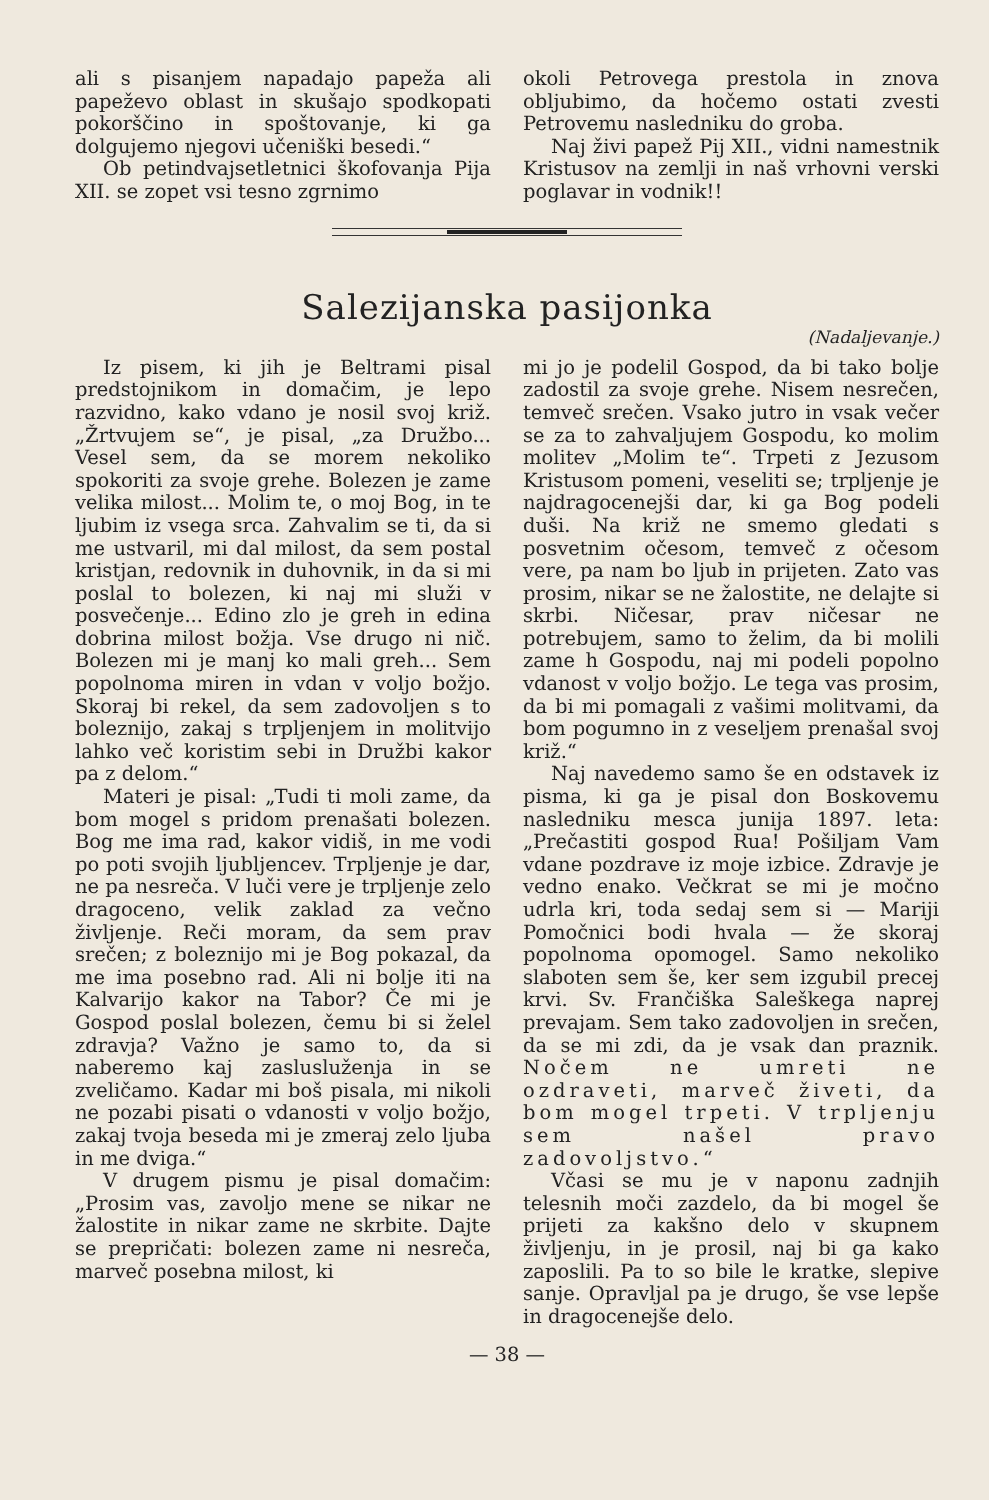ali s pisanjem napadajo papeža ali papeževo oblast in skušajo spodkopati pokorščino in spoštovanje, ki ga dolgujemo njegovi učeniški besedi.“
Ob petindvajsetletnici škofovanja Pija XII. se zopet vsi tesno zgrnimo
okoli Petrovega prestola in znova obljubimo, da hočemo ostati zvesti Petrovemu nasledniku do groba.
Naj živi papež Pij XII., vidni namestnik Kristusov na zemlji in naš vrhovni verski poglavar in vodnik!!
Salezijanska pasijonka
(Nadaljevanje.)
Iz pisem, ki jih je Beltrami pisal predstojnikom in domačim, je lepo razvidno, kako vdano je nosil svoj križ. „Žrtvujem se“, je pisal, „za Družbo... Vesel sem, da se morem nekoliko spokoriti za svoje grehe. Bolezen je zame velika milost... Molim te, o moj Bog, in te ljubim iz vsega srca. Zahvalim se ti, da si me ustvaril, mi dal milost, da sem postal kristjan, redovnik in duhovnik, in da si mi poslal to bolezen, ki naj mi služi v posvečenje... Edino zlo je greh in edina dobrina milost božja. Vse drugo ni nič. Bolezen mi je manj ko mali greh... Sem popolnoma miren in vdan v voljo božjo. Skoraj bi rekel, da sem zadovoljen s to boleznijo, zakaj s trpljenjem in molitvijo lahko več koristim sebi in Družbi kakor pa z delom.“
Materi je pisal: „Tudi ti moli zame, da bom mogel s pridom prenašati bolezen. Bog me ima rad, kakor vidiš, in me vodi po poti svojih ljubljencev. Trpljenje je dar, ne pa nesreča. V luči vere je trpljenje zelo dragoceno, velik zaklad za večno življenje. Reči moram, da sem prav srečen; z boleznijo mi je Bog pokazal, da me ima posebno rad. Ali ni bolje iti na Kalvarijo kakor na Tabor? Če mi je Gospod poslal bolezen, čemu bi si želel zdravja? Važno je samo to, da si naberemo kaj zaslusluženja in se zveličamo. Kadar mi boš pisala, mi nikoli ne pozabi pisati o vdanosti v voljo božjo, zakaj tvoja beseda mi je zmeraj zelo ljuba in me dviga.“
V drugem pismu je pisal domačim: „Prosim vas, zavoljo mene se nikar ne žalostite in nikar zame ne skrbite. Dajte se prepričati: bolezen zame ni nesreča, marveč posebna milost, ki
mi jo je podelil Gospod, da bi tako bolje zadostil za svoje grehe. Nisem nesrečen, temveč srečen. Vsako jutro in vsak večer se za to zahvaljujem Gospodu, ko molim molitev „Molim te“. Trpeti z Jezusom Kristusom pomeni, veseliti se; trpljenje je najdragocenejši dar, ki ga Bog podeli duši. Na križ ne smemo gledati s posvetnim očesom, temveč z očesom vere, pa nam bo ljub in prijeten. Zato vas prosim, nikar se ne žalostite, ne delajte si skrbi. Ničesar, prav ničesar ne potrebujem, samo to želim, da bi molili zame h Gospodu, naj mi podeli popolno vdanost v voljo božjo. Le tega vas prosim, da bi mi pomagali z vašimi molitvami, da bom pogumno in z veseljem prenašal svoj križ.“
Naj navedemo samo še en odstavek iz pisma, ki ga je pisal don Boskovemu nasledniku mesca junija 1897. leta: „Prečastiti gospod Rua! Pošiljam Vam vdane pozdrave iz moje izbice. Zdravje je vedno enako. Večkrat se mi je močno udrla kri, toda sedaj sem si — Mariji Pomočnici bodi hvala — že skoraj popolnoma opomogel. Samo nekoliko slaboten sem še, ker sem izgubil precej krvi. Sv. Frančiška Saleškega naprej prevajam. Sem tako zadovoljen in srečen, da se mi zdi, da je vsak dan praznik. Nočem ne umreti ne ozdraveti, marveč živeti, da bom mogel trpeti. V trpljenju sem našel pravo zadovoljstvo.“
Včasi se mu je v naponu zadnjih telesnih moči zazdelo, da bi mogel še prijeti za kakšno delo v skupnem življenju, in je prosil, naj bi ga kako zaposlili. Pa to so bile le kratke, slepive sanje. Opravljal pa je drugo, še vse lepše in dragocenejše delo.
— 38 —